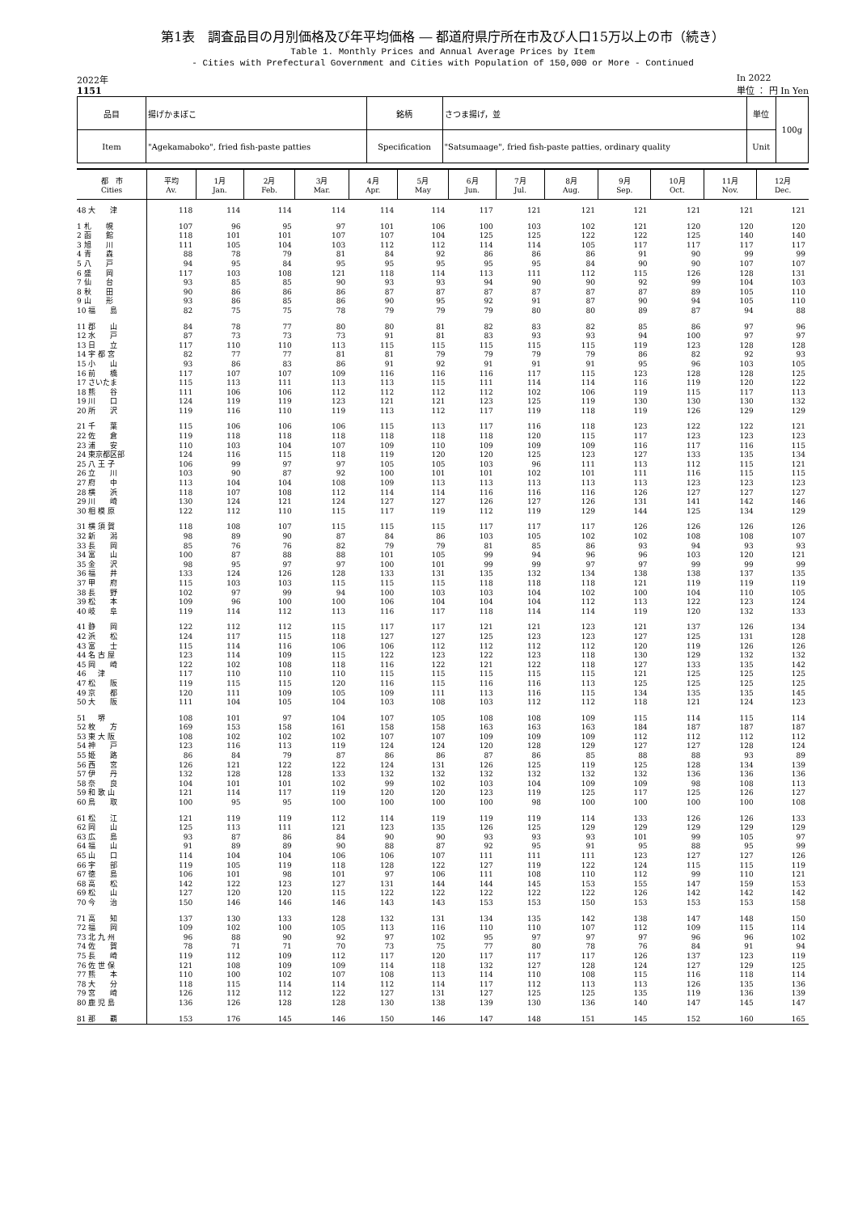第1表　調査品目の月別価格及び年平均価格 ― 都道府県庁所在市及び人口15万以上の市（続き）
Table 1. Monthly Prices and Annual Average Prices by Item
- Cities with Prefectural Government and Cities with Population of 150,000 or More - Continued
2022年
1151 In 2022
単位 ： 円 In Yen
| 品目 | 揚げかまぼこ | 銘柄 | さつま揚げ，並 | 単位 | 100g |
| Item | "Agekamaboko", fried fish-paste patties | Specification | "Satsumaage", fried fish-paste patties, ordinary quality | Unit | |
| 都 市 Cities | 平均 Av. | 1月 Jan. | 2月 Feb. | 3月 Mar. | 4月 Apr. | 5月 May | 6月 Jun. | 7月 Jul. | 8月 Aug. | 9月 Sep. | 10月 Oct. | 11月 Nov. | 12月 Dec. |
| --- | --- | --- | --- | --- | --- | --- | --- | --- | --- | --- | --- | --- | --- |
| 48 大 津 | 118 | 114 | 114 | 114 | 114 | 114 | 117 | 121 | 121 | 121 | 121 | 121 | 121 |
| 1 札 幌 | 107 | 96 | 95 | 97 | 101 | 106 | 100 | 103 | 102 | 121 | 120 | 120 | 120 |
| 2 函 館 | 118 | 101 | 101 | 107 | 107 | 104 | 125 | 125 | 122 | 122 | 125 | 140 | 140 |
| 3 旭 川 | 111 | 105 | 104 | 103 | 112 | 112 | 114 | 114 | 105 | 117 | 117 | 117 | 117 |
| 4 青 森 | 88 | 78 | 79 | 81 | 84 | 92 | 86 | 86 | 86 | 91 | 90 | 99 | 99 |
| 5 八 戸 | 94 | 95 | 84 | 95 | 95 | 95 | 95 | 95 | 84 | 90 | 90 | 107 | 107 |
| 6 盛 岡 | 117 | 103 | 108 | 121 | 118 | 114 | 113 | 111 | 112 | 115 | 126 | 128 | 131 |
| 7 仙 台 | 93 | 85 | 85 | 90 | 93 | 93 | 94 | 90 | 90 | 92 | 99 | 104 | 103 |
| 8 秋 田 | 90 | 86 | 86 | 86 | 87 | 87 | 87 | 87 | 87 | 87 | 89 | 105 | 110 |
| 9 山 形 | 93 | 86 | 85 | 86 | 90 | 95 | 92 | 91 | 87 | 90 | 94 | 105 | 110 |
| 10 福 島 | 82 | 75 | 75 | 78 | 79 | 79 | 79 | 80 | 80 | 89 | 87 | 94 | 88 |
| 11 郡 山 | 84 | 78 | 77 | 80 | 80 | 81 | 82 | 83 | 82 | 85 | 86 | 97 | 96 |
| 12 水 戸 | 87 | 73 | 73 | 73 | 91 | 81 | 83 | 93 | 93 | 94 | 100 | 97 | 97 |
| 13 日 立 | 117 | 110 | 110 | 113 | 115 | 115 | 115 | 115 | 115 | 119 | 123 | 128 | 128 |
| 14 宇 都 宮 | 82 | 77 | 77 | 81 | 81 | 79 | 79 | 79 | 79 | 86 | 82 | 92 | 93 |
| 15 小 山 | 93 | 86 | 83 | 86 | 91 | 92 | 91 | 91 | 91 | 95 | 96 | 103 | 105 |
| 16 前 橋 | 117 | 107 | 107 | 109 | 116 | 116 | 116 | 117 | 115 | 123 | 128 | 128 | 125 |
| 17 さいたま | 115 | 113 | 111 | 113 | 113 | 115 | 111 | 114 | 114 | 116 | 119 | 120 | 122 |
| 18 熊 谷 | 111 | 106 | 106 | 112 | 112 | 112 | 112 | 102 | 106 | 119 | 115 | 117 | 113 |
| 19 川 口 | 124 | 119 | 119 | 123 | 121 | 121 | 123 | 125 | 119 | 130 | 130 | 130 | 132 |
| 20 所 沢 | 119 | 116 | 110 | 119 | 113 | 112 | 117 | 119 | 118 | 119 | 126 | 129 | 129 |
| 21 千 葉 | 115 | 106 | 106 | 106 | 115 | 113 | 117 | 116 | 118 | 123 | 122 | 122 | 121 |
| 22 佐 倉 | 119 | 118 | 118 | 118 | 118 | 118 | 118 | 120 | 115 | 117 | 123 | 123 | 123 |
| 23 浦 安 | 110 | 103 | 104 | 107 | 109 | 110 | 109 | 109 | 109 | 116 | 117 | 116 | 115 |
| 24 東京都区部 | 124 | 116 | 115 | 118 | 119 | 120 | 120 | 125 | 123 | 127 | 133 | 135 | 134 |
| 25 八 王 子 | 106 | 99 | 97 | 97 | 105 | 105 | 103 | 96 | 111 | 113 | 112 | 115 | 121 |
| 26 立 川 | 103 | 90 | 87 | 92 | 100 | 101 | 101 | 102 | 101 | 111 | 116 | 115 | 115 |
| 27 府 中 | 113 | 104 | 104 | 108 | 109 | 113 | 113 | 113 | 113 | 113 | 123 | 123 | 123 |
| 28 横 浜 | 118 | 107 | 108 | 112 | 114 | 114 | 116 | 116 | 116 | 126 | 127 | 127 | 127 |
| 29 川 崎 | 130 | 124 | 121 | 124 | 127 | 127 | 126 | 127 | 126 | 131 | 141 | 142 | 146 |
| 30 相 模 原 | 122 | 112 | 110 | 115 | 117 | 119 | 112 | 119 | 129 | 144 | 125 | 134 | 129 |
| 31 横 須 賀 | 118 | 108 | 107 | 115 | 115 | 115 | 117 | 117 | 117 | 126 | 126 | 126 | 126 |
| 32 新 潟 | 98 | 89 | 90 | 87 | 84 | 86 | 103 | 105 | 102 | 102 | 108 | 108 | 107 |
| 33 長 岡 | 85 | 76 | 76 | 82 | 79 | 79 | 81 | 85 | 86 | 93 | 94 | 93 | 93 |
| 34 富 山 | 100 | 87 | 88 | 88 | 101 | 105 | 99 | 94 | 96 | 96 | 103 | 120 | 121 |
| 35 金 沢 | 98 | 95 | 97 | 97 | 100 | 101 | 99 | 99 | 97 | 97 | 99 | 99 | 99 |
| 36 福 井 | 133 | 124 | 126 | 128 | 133 | 131 | 135 | 132 | 134 | 138 | 138 | 137 | 135 |
| 37 甲 府 | 115 | 103 | 103 | 115 | 115 | 115 | 118 | 118 | 118 | 121 | 119 | 119 | 119 |
| 38 長 野 | 102 | 97 | 99 | 94 | 100 | 103 | 103 | 104 | 102 | 100 | 104 | 110 | 105 |
| 39 松 本 | 109 | 96 | 100 | 100 | 106 | 104 | 104 | 104 | 112 | 113 | 122 | 123 | 124 |
| 40 岐 阜 | 119 | 114 | 112 | 113 | 116 | 117 | 118 | 114 | 114 | 119 | 120 | 132 | 133 |
| 41 静 岡 | 122 | 112 | 112 | 115 | 117 | 117 | 121 | 121 | 123 | 121 | 137 | 126 | 134 |
| 42 浜 松 | 124 | 117 | 115 | 118 | 127 | 127 | 125 | 123 | 123 | 127 | 125 | 131 | 128 |
| 43 富 士 | 115 | 114 | 116 | 106 | 106 | 112 | 112 | 112 | 112 | 120 | 119 | 126 | 126 |
| 44 名 古 屋 | 123 | 114 | 109 | 115 | 122 | 123 | 122 | 123 | 118 | 130 | 129 | 132 | 132 |
| 45 岡 崎 | 122 | 102 | 108 | 118 | 116 | 122 | 121 | 122 | 118 | 127 | 133 | 135 | 142 |
| 46 津 | 117 | 110 | 110 | 110 | 115 | 115 | 115 | 115 | 115 | 121 | 125 | 125 | 125 |
| 47 松 阪 | 119 | 115 | 115 | 120 | 116 | 115 | 116 | 116 | 113 | 125 | 125 | 125 | 125 |
| 49 京 都 | 120 | 111 | 109 | 105 | 109 | 111 | 113 | 116 | 115 | 134 | 135 | 135 | 145 |
| 50 大 阪 | 111 | 104 | 105 | 104 | 103 | 108 | 103 | 112 | 112 | 118 | 121 | 124 | 123 |
| 51 堺 | 108 | 101 | 97 | 104 | 107 | 105 | 108 | 108 | 109 | 115 | 114 | 115 | 114 |
| 52 枚 方 | 169 | 153 | 158 | 161 | 158 | 158 | 163 | 163 | 163 | 184 | 187 | 187 | 187 |
| 53 東 大 阪 | 108 | 102 | 102 | 102 | 107 | 107 | 109 | 109 | 109 | 112 | 112 | 112 | 112 |
| 54 神 戸 | 123 | 116 | 113 | 119 | 124 | 124 | 120 | 128 | 129 | 127 | 127 | 128 | 124 |
| 55 姫 路 | 86 | 84 | 79 | 87 | 86 | 86 | 87 | 86 | 85 | 88 | 88 | 93 | 89 |
| 56 西 宮 | 126 | 121 | 122 | 122 | 124 | 131 | 126 | 125 | 119 | 125 | 128 | 134 | 139 |
| 57 伊 丹 | 132 | 128 | 128 | 133 | 132 | 132 | 132 | 132 | 132 | 132 | 136 | 136 | 136 |
| 58 奈 良 | 104 | 101 | 101 | 102 | 99 | 102 | 103 | 104 | 109 | 109 | 98 | 108 | 113 |
| 59 和 歌 山 | 121 | 114 | 117 | 119 | 120 | 120 | 123 | 119 | 125 | 117 | 125 | 126 | 127 |
| 60 鳥 取 | 100 | 95 | 95 | 100 | 100 | 100 | 100 | 98 | 100 | 100 | 100 | 100 | 108 |
| 61 松 江 | 121 | 119 | 119 | 112 | 114 | 119 | 119 | 119 | 114 | 133 | 126 | 126 | 133 |
| 62 岡 山 | 125 | 113 | 111 | 121 | 123 | 135 | 126 | 125 | 129 | 129 | 129 | 129 | 129 |
| 63 広 島 | 93 | 87 | 86 | 84 | 90 | 90 | 93 | 93 | 93 | 101 | 99 | 105 | 97 |
| 64 福 山 | 91 | 89 | 89 | 90 | 88 | 87 | 92 | 95 | 91 | 95 | 88 | 95 | 99 |
| 65 山 口 | 114 | 104 | 104 | 106 | 106 | 107 | 111 | 111 | 111 | 123 | 127 | 127 | 126 |
| 66 宇 部 | 119 | 105 | 119 | 118 | 128 | 122 | 127 | 119 | 122 | 124 | 115 | 115 | 119 |
| 67 徳 島 | 106 | 101 | 98 | 101 | 97 | 106 | 111 | 108 | 110 | 112 | 99 | 110 | 121 |
| 68 高 松 | 142 | 122 | 123 | 127 | 131 | 144 | 144 | 145 | 153 | 155 | 147 | 159 | 153 |
| 69 松 山 | 127 | 120 | 120 | 115 | 122 | 122 | 122 | 122 | 122 | 126 | 142 | 142 | 142 |
| 70 今 治 | 150 | 146 | 146 | 146 | 143 | 143 | 153 | 153 | 150 | 153 | 153 | 153 | 158 |
| 71 高 知 | 137 | 130 | 133 | 128 | 132 | 131 | 134 | 135 | 142 | 138 | 147 | 148 | 150 |
| 72 福 岡 | 109 | 102 | 100 | 105 | 113 | 116 | 110 | 110 | 107 | 112 | 109 | 115 | 114 |
| 73 北 九 州 | 96 | 88 | 90 | 92 | 97 | 102 | 95 | 97 | 97 | 97 | 96 | 96 | 102 |
| 74 佐 賀 | 78 | 71 | 71 | 70 | 73 | 75 | 77 | 80 | 78 | 76 | 84 | 91 | 94 |
| 75 長 崎 | 119 | 112 | 109 | 112 | 117 | 120 | 117 | 117 | 117 | 126 | 137 | 123 | 119 |
| 76 佐 世 保 | 121 | 108 | 109 | 109 | 114 | 118 | 132 | 127 | 128 | 124 | 127 | 129 | 125 |
| 77 熊 本 | 110 | 100 | 102 | 107 | 108 | 113 | 114 | 110 | 108 | 115 | 116 | 118 | 114 |
| 78 大 分 | 118 | 115 | 114 | 114 | 112 | 114 | 117 | 112 | 113 | 113 | 126 | 135 | 136 |
| 79 宮 崎 | 126 | 112 | 112 | 122 | 127 | 131 | 127 | 125 | 125 | 135 | 119 | 136 | 139 |
| 80 鹿 児 島 | 136 | 126 | 128 | 128 | 130 | 138 | 139 | 130 | 136 | 140 | 147 | 145 | 147 |
| 81 那 覇 | 153 | 176 | 145 | 146 | 150 | 146 | 147 | 148 | 151 | 145 | 152 | 160 | 165 |